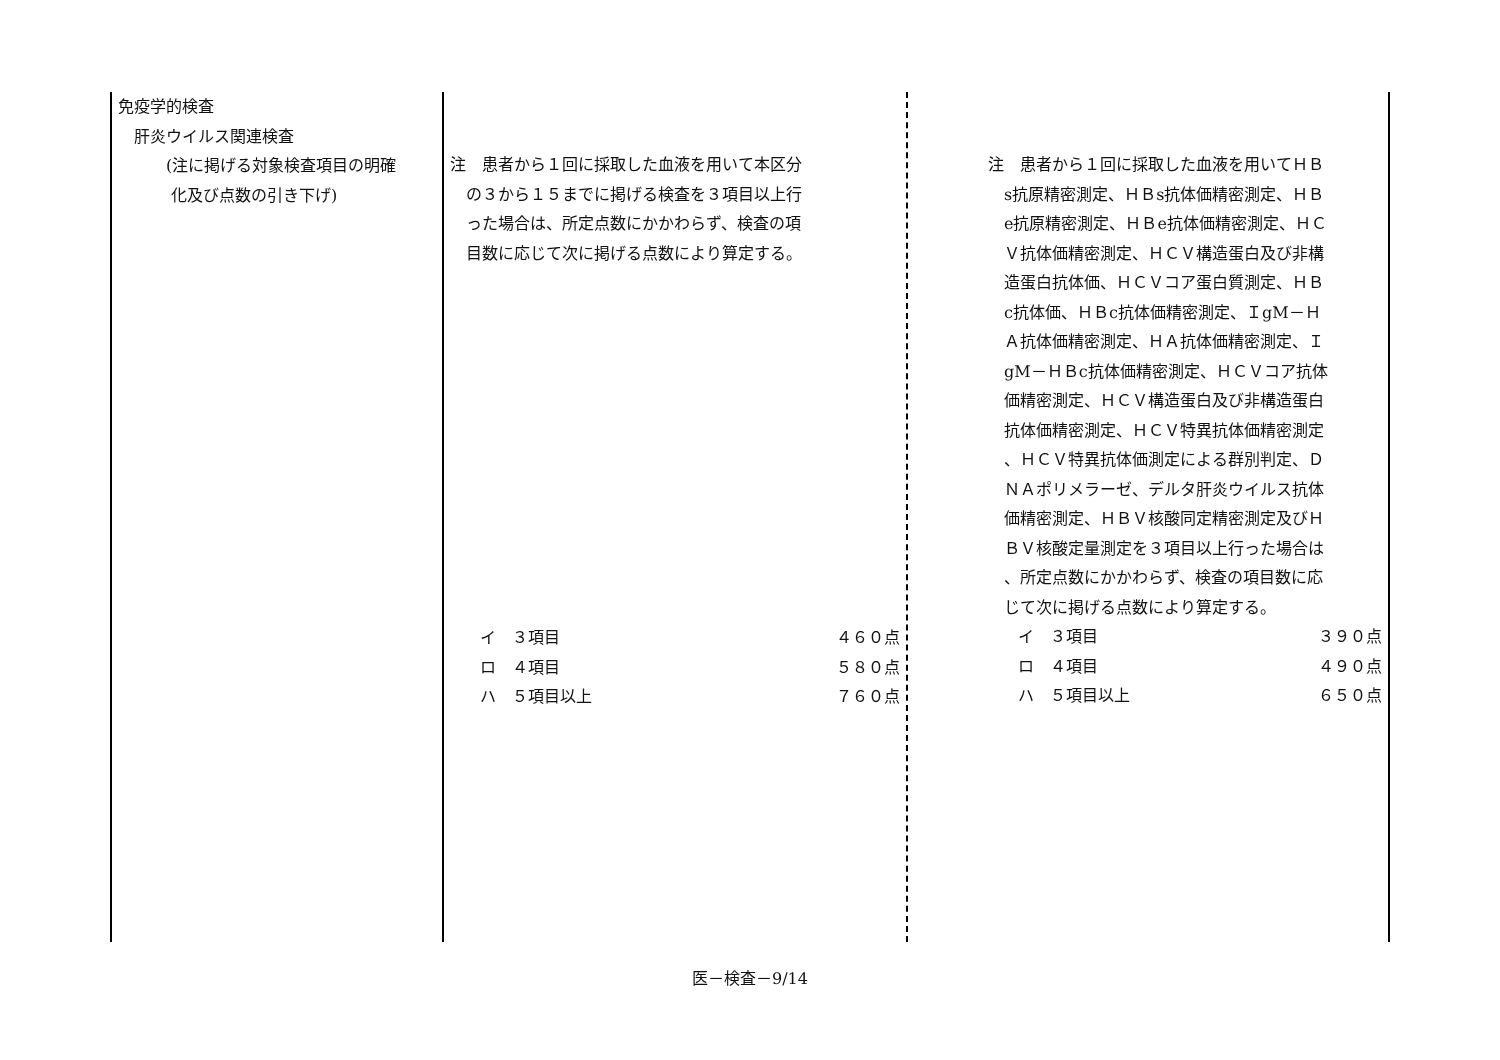| 免疫学的検査 肝炎ウイルス関連検査 (注に掲げる対象検査項目の明確 化及び点数の引き下げ) | 注 患者から１回に採取した血液を用いて本区分 の３から１５までに掲げる検査を３項目以上行 った場合は、所定点数にかかわらず、検査の項 目数に応じて次に掲げる点数により算定する。 イ ３項目 ４６０点 ロ ４項目 ５８０点 ハ ５項目以上 ７６０点 | 注 患者から１回に採取した血液を用いてＨＢ s抗原精密測定、ＨＢs抗体価精密測定、ＨＢ e抗原精密測定、ＨＢe抗体価精密測定、ＨＣ Ｖ抗体価精密測定、ＨＣＶ構造蛋白及び非構 造蛋白抗体価、ＨＣＶコア蛋白質測定、ＨＢ c抗体価、ＨＢc抗体価精密測定、ＩgM－Ｈ Ａ抗体価精密測定、ＨＡ抗体価精密測定、Ｉ gM－ＨＢc抗体価精密測定、ＨＣＶコア抗体 価精密測定、ＨＣＶ構造蛋白及び非構造蛋白 抗体価精密測定、ＨＣＶ特異抗体価精密測定 、ＨＣＶ特異抗体価測定による群別判定、Ｄ ＮＡポリメラーゼ、デルタ肝炎ウイルス抗体 価精密測定、ＨＢＶ核酸同定精密測定及びＨ ＢＶ核酸定量測定を３項目以上行った場合は 、所定点数にかかわらず、検査の項目数に応 じて次に掲げる点数により算定する。 イ ３項目 ３９０点 ロ ４項目 ４９０点 ハ ５項目以上 ６５０点 |
医－検査－9/14